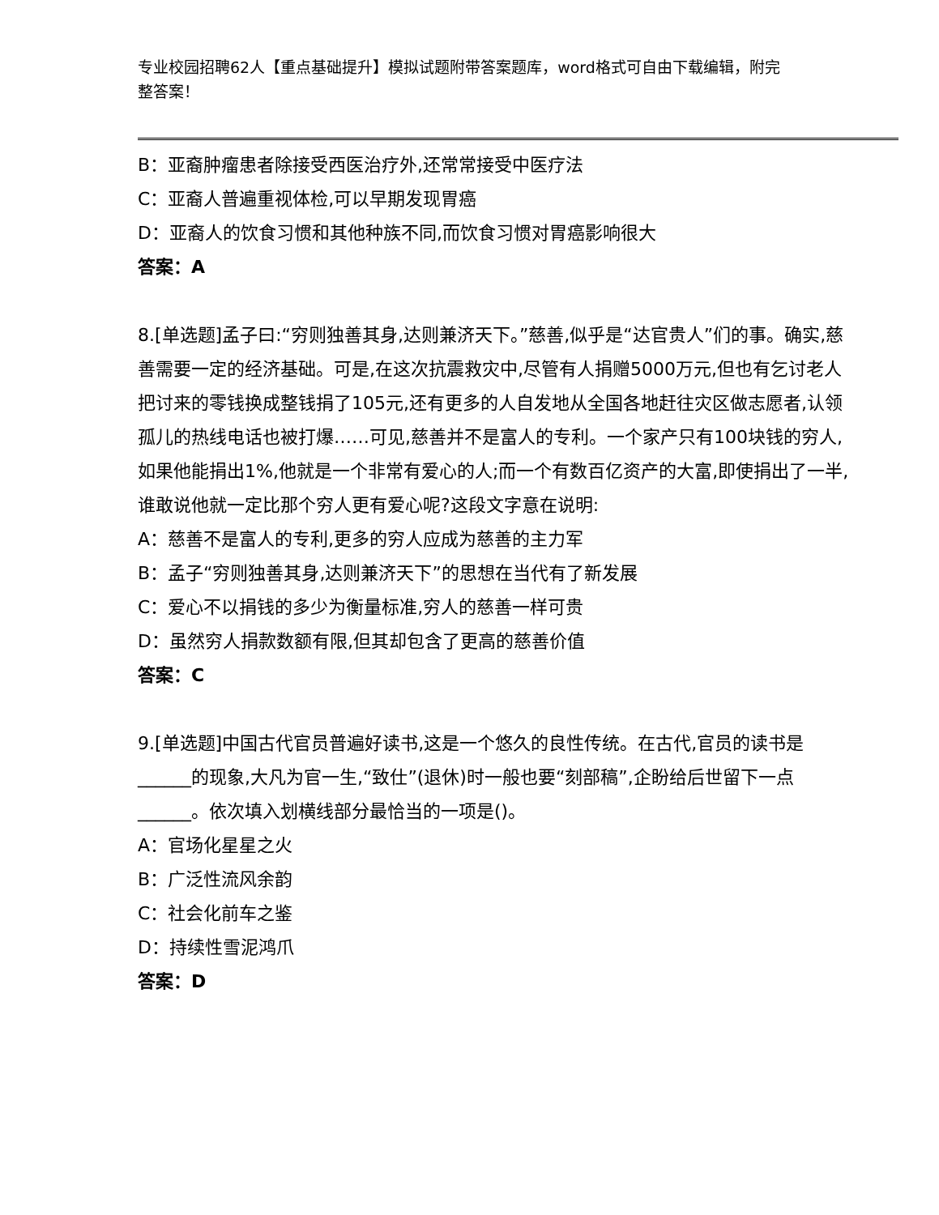专业校园招聘62人【重点基础提升】模拟试题附带答案题库，word格式可自由下载编辑，附完整答案！
B：亚裔肿瘤患者除接受西医治疗外,还常常接受中医疗法
C：亚裔人普遍重视体检,可以早期发现胃癌
D：亚裔人的饮食习惯和其他种族不同,而饮食习惯对胃癌影响很大
答案：A
8.[单选题]孟子曰:“穷则独善其身,达则兼济天下。”慈善,似乎是“达官贵人”们的事。确实,慈善需要一定的经济基础。可是,在这次抗震救灾中,尽管有人捐赠5000万元,但也有乞讨老人把讨来的零钱换成整钱捐了105元,还有更多的人自发地从全国各地赶往灾区做志愿者,认领孤儿的热线电话也被打爆……可见,慈善并不是富人的专利。一个家产只有100块钱的穷人,如果他能捐出1%,他就是一个非常有爱心的人;而一个有数百亿资产的大富,即使捐出了一半,谁敢说他就一定比那个穷人更有爱心呢?这段文字意在说明:
A：慈善不是富人的专利,更多的穷人应成为慈善的主力军
B：孟子“穷则独善其身,达则兼济天下”的思想在当代有了新发展
C：爱心不以捐钱的多少为衡量标准,穷人的慈善一样可贵
D：虽然穷人捐款数额有限,但其却包含了更高的慈善价值
答案：C
9.[单选题]中国古代官员普遍好读书,这是一个悠久的良性传统。在古代,官员的读书是______的现象,大凡为官一生,“致仕”(退休)时一般也要“刻部稿”,企盼给后世留下一点______。依次填入划横线部分最恰当的一项是()。
A：官场化星星之火
B：广泛性流风余韵
C：社会化前车之鉴
D：持续性雪泥鸿爪
答案：D